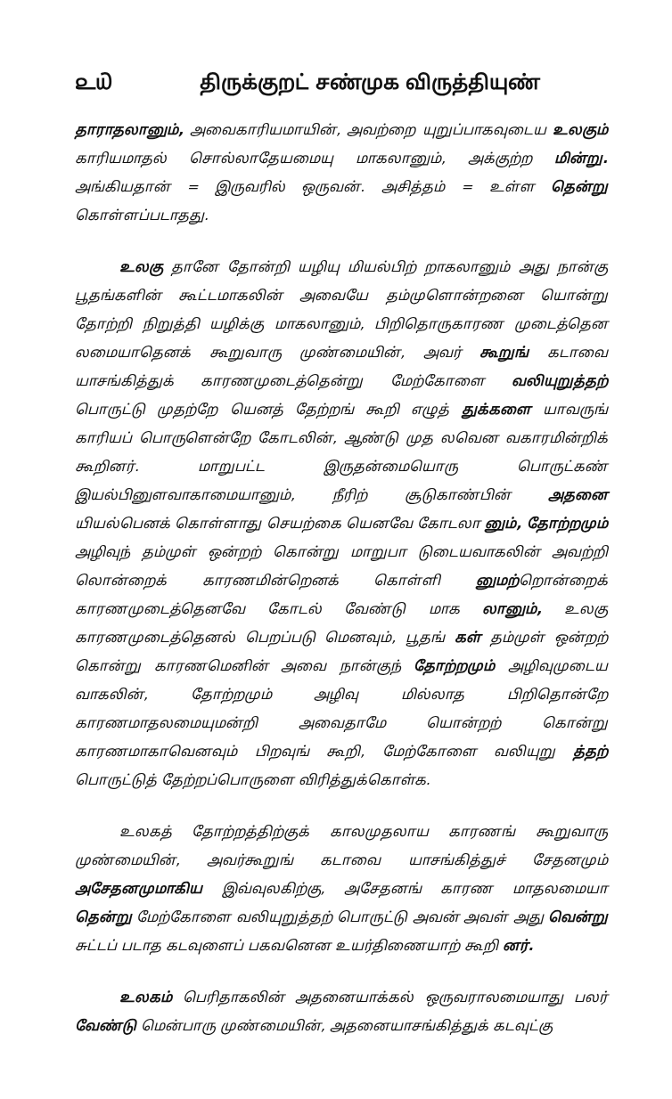௨௰ திருக்குறட் சண்முக விருத்தியுண்
தாராதலானும், அவைகாரியமாயின், அவற்றை யுறுப்பாகவுடைய உலகும் காரியமாதல் சொல்லாதேயமையு மாகலானும், அக்குற்ற மின்று. அங்கியதான் = இருவரில் ஒருவன். அசித்தம் = உள்ள தென்று கொள்ளப்படாதது.
உலகு தானே தோன்றி யழியு மியல்பிற் றாகலானும் அது நான்கு பூதங்களின் கூட்டமாகலின் அவையே தம்முளொன்றனை யொன்று தோற்றி நிறுத்தி யழிக்கு மாகலானும், பிறிதொருகாரண முடைத்தென லமையாதெனக் கூறுவாரு முண்மையின், அவர் கூறுங் கடாவை யாசங்கித்துக் காரணமுடைத்தென்று மேற்கோளை வலியுறுத்தற் பொருட்டு முதற்றே யெனத் தேற்றங் கூறி எழுத் துக்களை யாவருங் காரியப் பொருளென்றே கோடலின், ஆண்டு முத லவென வகாரமின்றிக் கூறினர். மாறுபட்ட இருதன்மையொரு பொருட்கண் இயல்பினுளவாகாமையானும், நீரிற் சூடுகாண்பின் அதனை யியல்பெனக் கொள்ளாது செயற்கை யெனவே கோடலா னும், தோற்றமும் அழிவுந் தம்முள் ஒன்றற் கொன்று மாறுபா டுடையவாகலின் அவற்றி லொன்றைக் காரணமின்றெனக் கொள்ளி னுமற்றொன்றைக் காரணமுடைத்தெனவே கோடல் வேண்டு மாக லானும், உலகு காரணமுடைத்தெனல் பெறப்படு மெனவும், பூதங் கள் தம்முள் ஒன்றற் கொன்று காரணமெனின் அவை நான்குந் தோற்றமும் அழிவுமுடைய வாகலின், தோற்றமும் அழிவு மில்லாத பிறிதொன்றே காரணமாதலமையுமன்றி அவைதாமே யொன்றற் கொன்று காரணமாகாவெனவும் பிறவுங் கூறி, மேற்கோளை வலியுறு த்தற் பொருட்டுத் தேற்றப்பொருளை விரித்துக்கொள்க.
உலகத் தோற்றத்திற்குக் காலமுதலாய காரணங் கூறுவாரு முண்மையின், அவர்கூறுங் கடாவை யாசங்கித்துச் சேதனமும் அசேதனமுமாகிய இவ்வுலகிற்கு, அசேதனங் காரண மாதலமையா தென்று மேற்கோளை வலியுறுத்தற் பொருட்டு அவன் அவள் அது வென்று சுட்டப் படாத கடவுளைப் பகவனென உயர்திணையாற் கூறி னர்.
உலகம் பெரிதாகலின் அதனையாக்கல் ஒருவராலமையாது பலர் வேண்டு மென்பாரு முண்மையின், அதனையாசங்கித்துக் கடவுட்கு